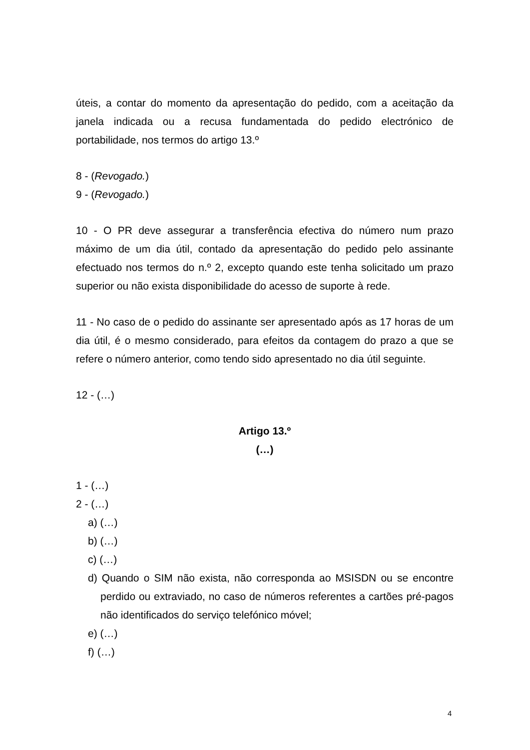úteis, a contar do momento da apresentação do pedido, com a aceitação da janela indicada ou a recusa fundamentada do pedido electrónico de portabilidade, nos termos do artigo 13.º
8 - (Revogado.)
9 - (Revogado.)
10 - O PR deve assegurar a transferência efectiva do número num prazo máximo de um dia útil, contado da apresentação do pedido pelo assinante efectuado nos termos do n.º 2, excepto quando este tenha solicitado um prazo superior ou não exista disponibilidade do acesso de suporte à rede.
11 - No caso de o pedido do assinante ser apresentado após as 17 horas de um dia útil, é o mesmo considerado, para efeitos da contagem do prazo a que se refere o número anterior, como tendo sido apresentado no dia útil seguinte.
12 - (…)
Artigo 13.º
(…)
1 - (…)
2 - (…)
a) (…)
b) (…)
c) (…)
d) Quando o SIM não exista, não corresponda ao MSISDN ou se encontre perdido ou extraviado, no caso de números referentes a cartões pré-pagos não identificados do serviço telefónico móvel;
e) (…)
f) (…)
4